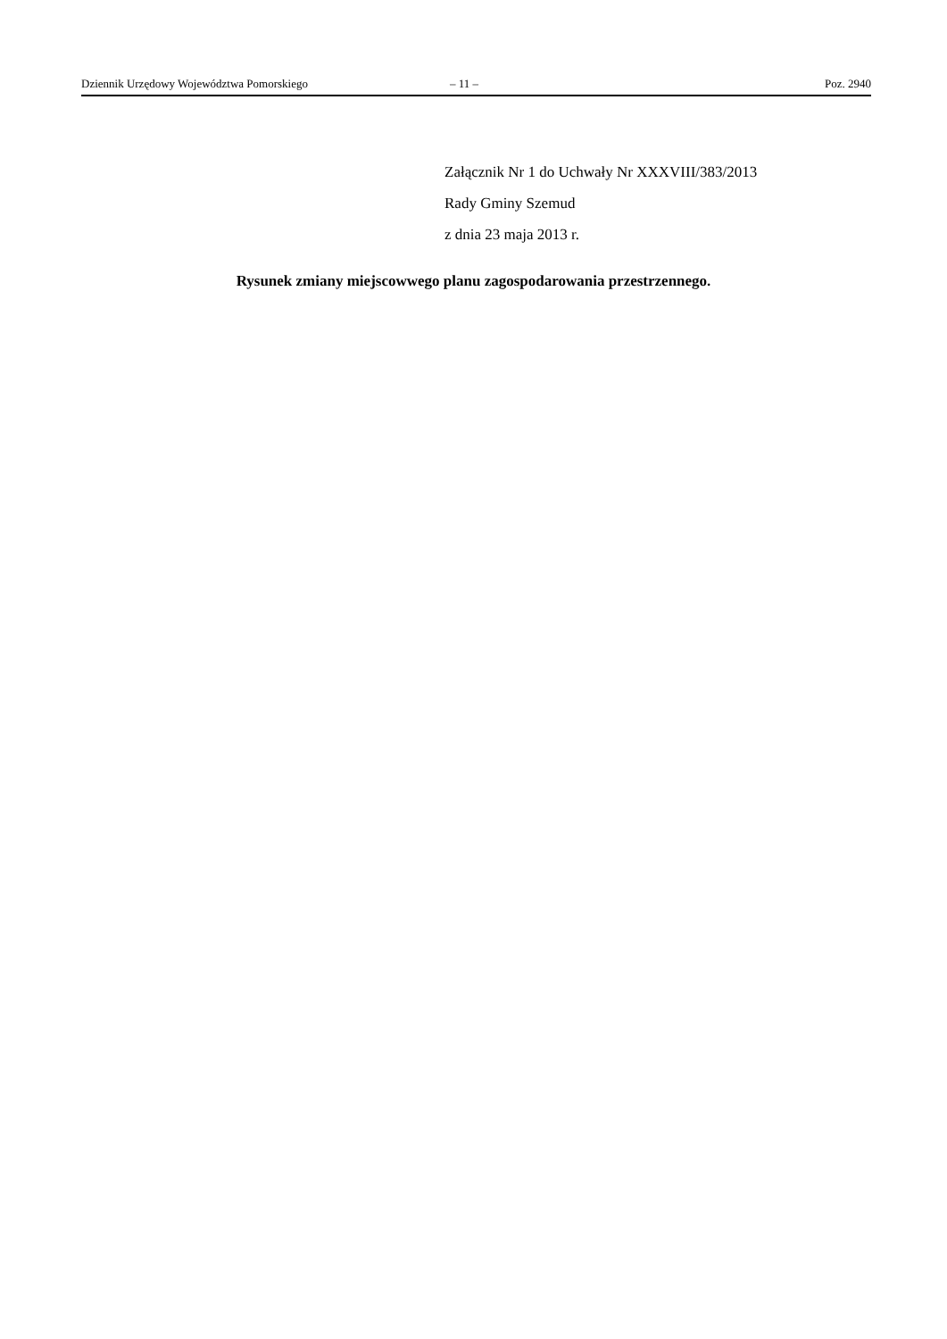Dziennik Urzędowy Województwa Pomorskiego – 11 – Poz. 2940
Załącznik Nr 1 do Uchwały Nr XXXVIII/383/2013
Rady Gminy Szemud
z dnia 23 maja 2013 r.
Rysunek zmiany miejscowwego planu zagospodarowania przestrzennego.